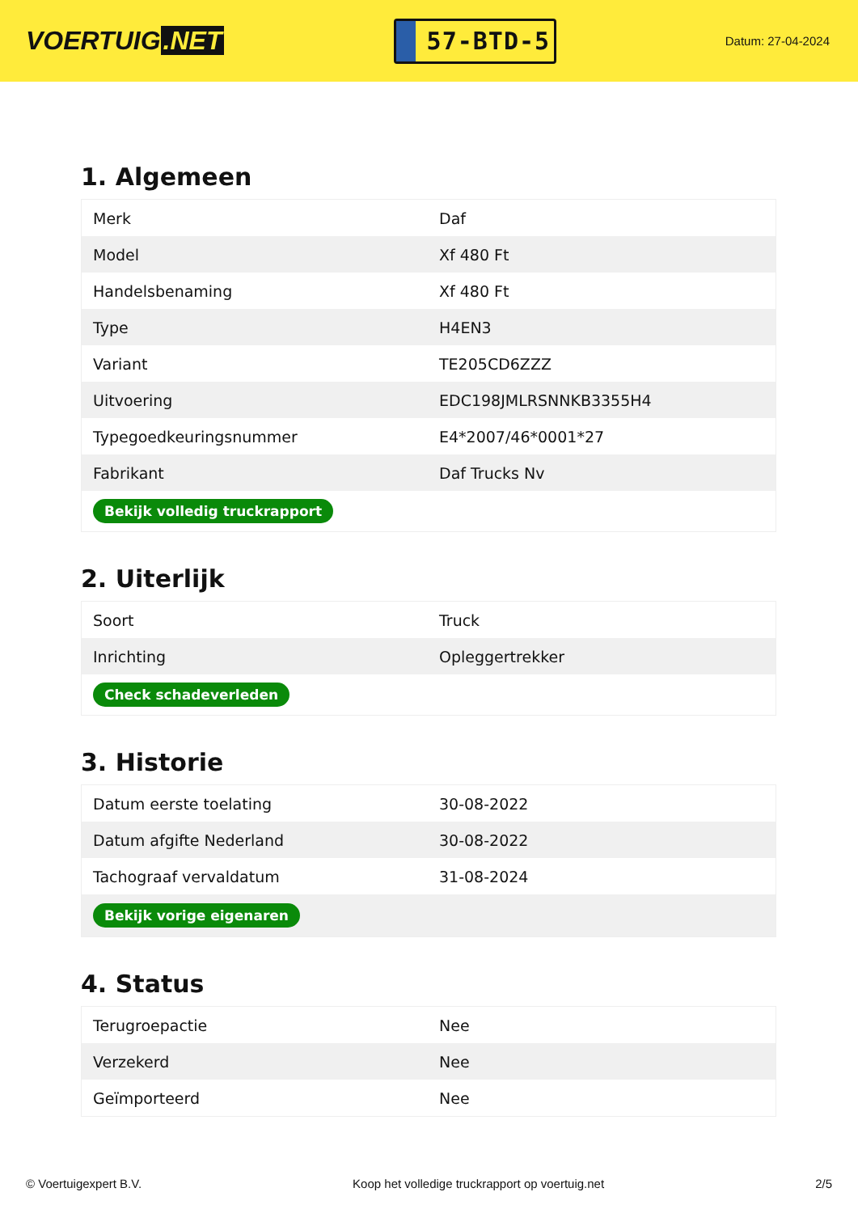VOERTUIG.NET
57-BTD-5
Datum: 27-04-2024
1. Algemeen
| Merk | Daf |
| Model | Xf 480 Ft |
| Handelsbenaming | Xf 480 Ft |
| Type | H4EN3 |
| Variant | TE205CD6ZZZ |
| Uitvoering | EDC198JMLRSNNKB3355H4 |
| Typegoedkeuringsnummer | E4*2007/46*0001*27 |
| Fabrikant | Daf Trucks Nv |
| Bekijk volledig truckrapport | |
2. Uiterlijk
| Soort | Truck |
| Inrichting | Opleggertrekker |
| Check schadeverleden | |
3. Historie
| Datum eerste toelating | 30-08-2022 |
| Datum afgifte Nederland | 30-08-2022 |
| Tachograaf vervaldatum | 31-08-2024 |
| Bekijk vorige eigenaren | |
4. Status
| Terugroepactie | Nee |
| Verzekerd | Nee |
| Geïmporteerd | Nee |
© Voertuigexpert B.V. Koop het volledige truckrapport op voertuig.net 2/5